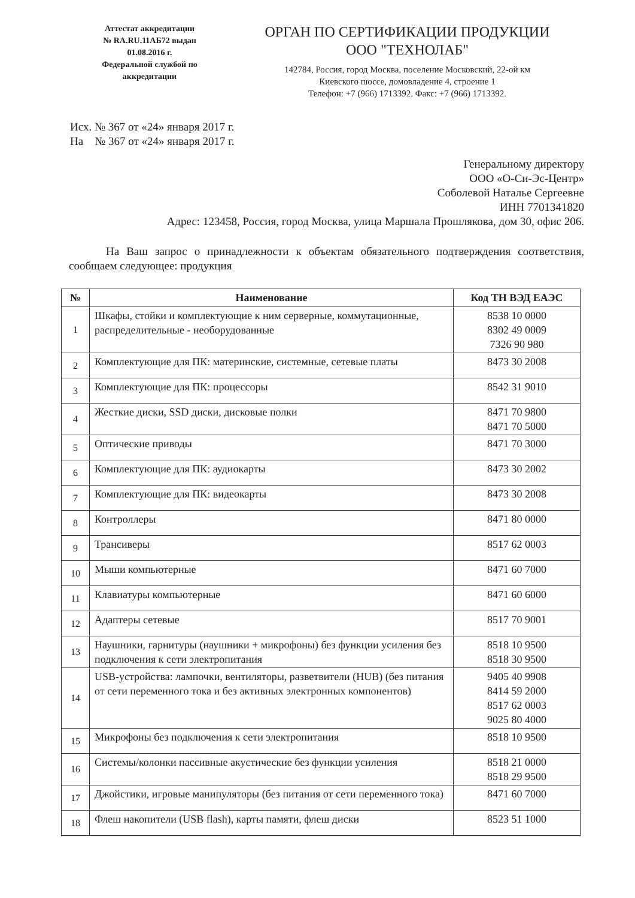Аттестат аккредитации
№ RA.RU.11АБ72 выдан
01.08.2016 г.
Федеральной службой по
аккредитации
ОРГАН ПО СЕРТИФИКАЦИИ ПРОДУКЦИИ
ООО "ТЕХНОЛАБ"
142784, Россия, город Москва, поселение Московский, 22-ой км
Киевского шоссе, домовладение 4, строение 1
Телефон: +7 (966) 1713392. Факс: +7 (966) 1713392.
Исх. № 367 от «24» января 2017 г.
На № 367 от «24» января 2017 г.
Генеральному директору
ООО «О-Си-Эс-Центр»
Соболевой Наталье Сергеевне
ИНН 7701341820
Адрес: 123458, Россия, город Москва, улица Маршала Прошлякова, дом 30, офис 206.
На Ваш запрос о принадлежности к объектам обязательного подтверждения соответствия, сообщаем следующее: продукция
| № | Наименование | Код ТН ВЭД ЕАЭС |
| --- | --- | --- |
| 1 | Шкафы, стойки и комплектующие к ним серверные, коммутационные, распределительные - необорудованные | 8538 10 0000 8302 49 0009 7326 90 980 |
| 2 | Комплектующие для ПК: материнские, системные, сетевые платы | 8473 30 2008 |
| 3 | Комплектующие для ПК: процессоры | 8542 31 9010 |
| 4 | Жесткие диски, SSD диски, дисковые полки | 8471 70 9800 8471 70 5000 |
| 5 | Оптические приводы | 8471 70 3000 |
| 6 | Комплектующие для ПК: аудиокарты | 8473 30 2002 |
| 7 | Комплектующие для ПК: видеокарты | 8473 30 2008 |
| 8 | Контроллеры | 8471 80 0000 |
| 9 | Трансиверы | 8517 62 0003 |
| 10 | Мыши компьютерные | 8471 60 7000 |
| 11 | Клавиатуры компьютерные | 8471 60 6000 |
| 12 | Адаптеры сетевые | 8517 70 9001 |
| 13 | Наушники, гарнитуры (наушники + микрофоны) без функции усиления без подключения к сети электропитания | 8518 10 9500 8518 30 9500 |
| 14 | USB-устройства: лампочки, вентиляторы, разветвители (HUB) (без питания от сети переменного тока и без активных электронных компонентов) | 9405 40 9908 8414 59 2000 8517 62 0003 9025 80 4000 |
| 15 | Микрофоны без подключения к сети электропитания | 8518 10 9500 |
| 16 | Системы/колонки пассивные акустические без функции усиления | 8518 21 0000 8518 29 9500 |
| 17 | Джойстики, игровые манипуляторы (без питания от сети переменного тока) | 8471 60 7000 |
| 18 | Флеш накопители (USB flash), карты памяти, флеш диски | 8523 51 1000 |